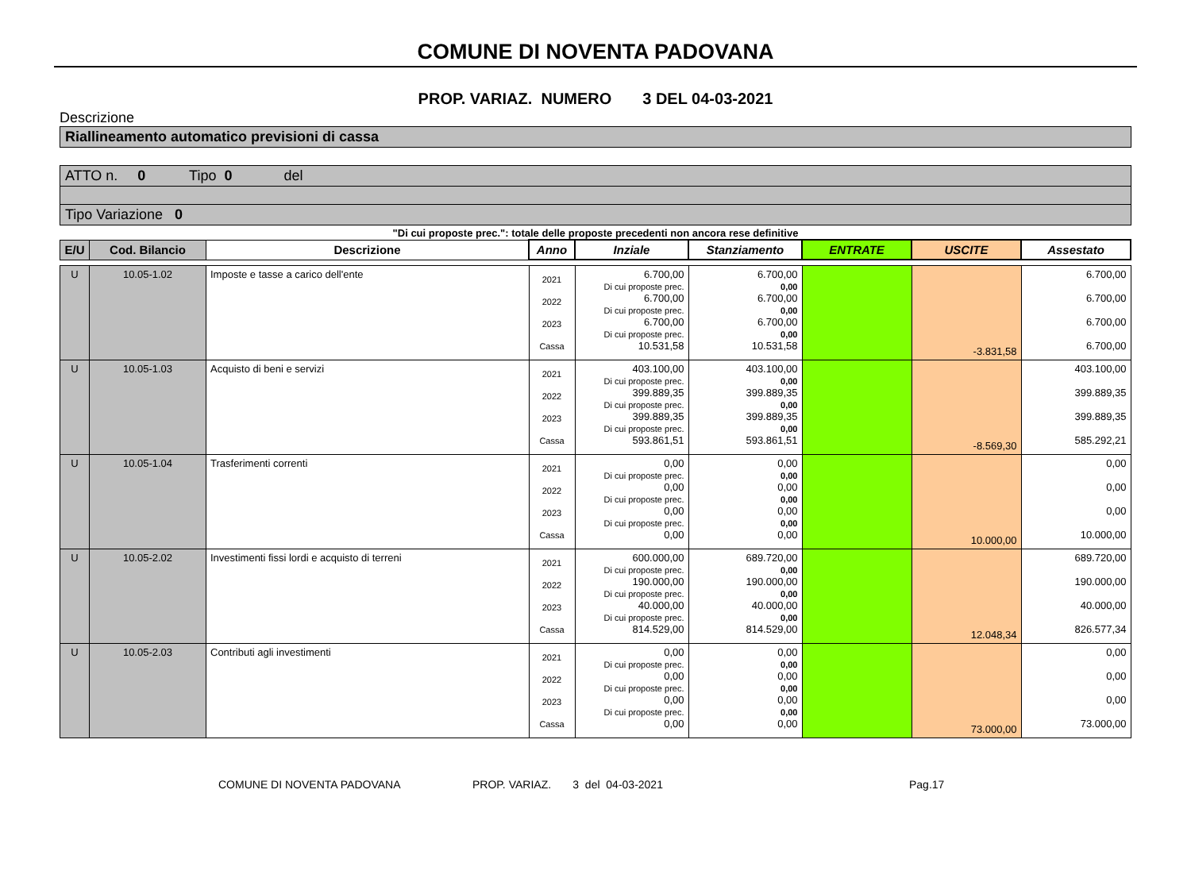COMUNE DI NOVENTA PADOVANA
PROP. VARIAZ. NUMERO 3 DEL 04-03-2021
Descrizione
Riallineamento automatico previsioni di cassa
ATTO n. 0 Tipo 0 del
Tipo Variazione 0
"Di cui proposte prec.": totale delle proposte precedenti non ancora rese definitive
| E/U | Cod. Bilancio | Descrizione | Anno | Inziale | Stanziamento | ENTRATE | USCITE | Assestato |
| --- | --- | --- | --- | --- | --- | --- | --- | --- |
| U | 10.05-1.02 | Imposte e tasse a carico dell'ente | 2021 2022 2023 Cassa | 6.700,00 Di cui proposte prec. 6.700,00 Di cui proposte prec. 6.700,00 Di cui proposte prec. 10.531,58 | 6.700,00 0,00 6.700,00 0,00 6.700,00 0,00 10.531,58 | | -3.831,58 | 6.700,00 6.700,00 6.700,00 6.700,00 |
| U | 10.05-1.03 | Acquisto di beni e servizi | 2021 2022 2023 Cassa | 403.100,00 Di cui proposte prec. 399.889,35 Di cui proposte prec. 399.889,35 Di cui proposte prec. 593.861,51 | 403.100,00 0,00 399.889,35 0,00 399.889,35 0,00 593.861,51 | | -8.569,30 | 403.100,00 399.889,35 399.889,35 585.292,21 |
| U | 10.05-1.04 | Trasferimenti correnti | 2021 2022 2023 Cassa | 0,00 Di cui proposte prec. 0,00 Di cui proposte prec. 0,00 Di cui proposte prec. 0,00 | 0,00 0,00 0,00 0,00 0,00 0,00 0,00 | | 10.000,00 | 0,00 0,00 0,00 10.000,00 |
| U | 10.05-2.02 | Investimenti fissi lordi e acquisto di terreni | 2021 2022 2023 Cassa | 600.000,00 Di cui proposte prec. 190.000,00 Di cui proposte prec. 40.000,00 Di cui proposte prec. 814.529,00 | 689.720,00 0,00 190.000,00 0,00 40.000,00 0,00 814.529,00 | | 12.048,34 | 689.720,00 190.000,00 40.000,00 826.577,34 |
| U | 10.05-2.03 | Contributi agli investimenti | 2021 2022 2023 Cassa | 0,00 Di cui proposte prec. 0,00 Di cui proposte prec. 0,00 Di cui proposte prec. 0,00 | 0,00 0,00 0,00 0,00 0,00 0,00 0,00 | | 73.000,00 | 0,00 0,00 0,00 73.000,00 |
COMUNE DI NOVENTA PADOVANA PROP. VARIAZ. 3 del 04-03-2021 Pag.17